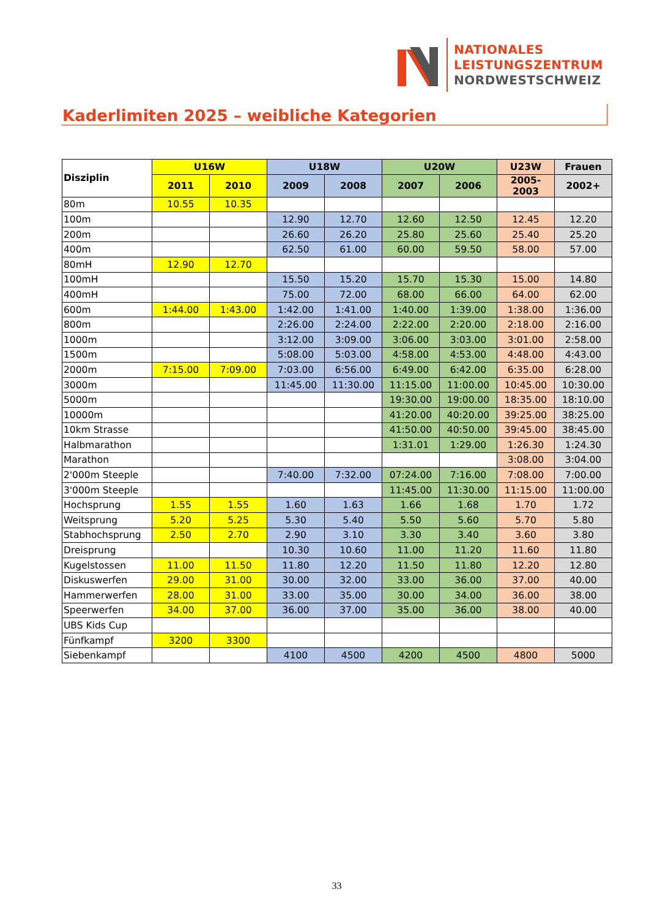NATIONALES
LEISTUNGSZENTRUM
NORDWESTSCHWEIZ
Kaderlimiten 2025 – weibliche Kategorien
| Disziplin | U16W | | U18W | | U20W | | U23W | Frauen |
| --- | --- | --- | --- | --- | --- | --- | --- | --- |
| | 2011 | 2010 | 2009 | 2008 | 2007 | 2006 | 2005-2003 | 2002+ |
| 80m | 10.55 | 10.35 | | | | | | |
| 100m | | | 12.90 | 12.70 | 12.60 | 12.50 | 12.45 | 12.20 |
| 200m | | | 26.60 | 26.20 | 25.80 | 25.60 | 25.40 | 25.20 |
| 400m | | | 62.50 | 61.00 | 60.00 | 59.50 | 58.00 | 57.00 |
| 80mH | 12.90 | 12.70 | | | | | | |
| 100mH | | | 15.50 | 15.20 | 15.70 | 15.30 | 15.00 | 14.80 |
| 400mH | | | 75.00 | 72.00 | 68.00 | 66.00 | 64.00 | 62.00 |
| 600m | 1:44.00 | 1:43.00 | 1:42.00 | 1:41.00 | 1:40.00 | 1:39.00 | 1:38.00 | 1:36.00 |
| 800m | | | 2:26.00 | 2:24.00 | 2:22.00 | 2:20.00 | 2:18.00 | 2:16.00 |
| 1000m | | | 3:12.00 | 3:09.00 | 3:06.00 | 3:03.00 | 3:01.00 | 2:58.00 |
| 1500m | | | 5:08.00 | 5:03.00 | 4:58.00 | 4:53.00 | 4:48.00 | 4:43.00 |
| 2000m | 7:15.00 | 7:09.00 | 7:03.00 | 6:56.00 | 6:49.00 | 6:42.00 | 6:35.00 | 6:28.00 |
| 3000m | | | 11:45.00 | 11:30.00 | 11:15.00 | 11:00.00 | 10:45.00 | 10:30.00 |
| 5000m | | | | | 19:30.00 | 19:00.00 | 18:35.00 | 18:10.00 |
| 10000m | | | | | 41:20.00 | 40:20.00 | 39:25.00 | 38:25.00 |
| 10km Strasse | | | | | 41:50.00 | 40:50.00 | 39:45.00 | 38:45.00 |
| Halbmarathon | | | | | 1:31.01 | 1:29.00 | 1:26.30 | 1:24.30 |
| Marathon | | | | | | | 3:08.00 | 3:04.00 |
| 2'000m Steeple | | | 7:40.00 | 7:32.00 | 07:24.00 | 7:16.00 | 7:08.00 | 7:00.00 |
| 3'000m Steeple | | | | | 11:45.00 | 11:30.00 | 11:15.00 | 11:00.00 |
| Hochsprung | 1.55 | 1.55 | 1.60 | 1.63 | 1.66 | 1.68 | 1.70 | 1.72 |
| Weitsprung | 5.20 | 5.25 | 5.30 | 5.40 | 5.50 | 5.60 | 5.70 | 5.80 |
| Stabhochsprung | 2.50 | 2.70 | 2.90 | 3.10 | 3.30 | 3.40 | 3.60 | 3.80 |
| Dreisprung | | | 10.30 | 10.60 | 11.00 | 11.20 | 11.60 | 11.80 |
| Kugelstossen | 11.00 | 11.50 | 11.80 | 12.20 | 11.50 | 11.80 | 12.20 | 12.80 |
| Diskuswerfen | 29.00 | 31.00 | 30.00 | 32.00 | 33.00 | 36.00 | 37.00 | 40.00 |
| Hammerwerfen | 28.00 | 31.00 | 33.00 | 35.00 | 30.00 | 34.00 | 36.00 | 38.00 |
| Speerwerfen | 34.00 | 37.00 | 36.00 | 37.00 | 35.00 | 36.00 | 38.00 | 40.00 |
| UBS Kids Cup | | | | | | | | |
| Fünfkampf | 3200 | 3300 | | | | | | |
| Siebenkampf | | | 4100 | 4500 | 4200 | 4500 | 4800 | 5000 |
33